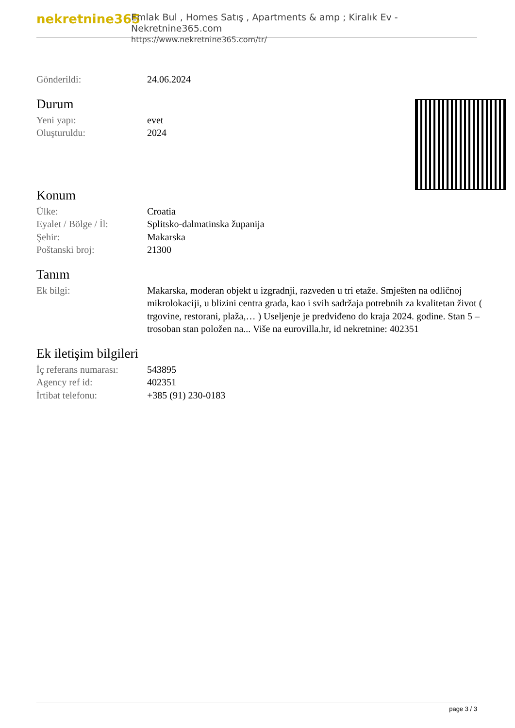nekretnine365
Emlak Bul , Homes Satış , Apartments & amp ; Kiralık Ev - Nekretnine365.com
https://www.nekretnine365.com/tr/
| Gönderildi: | 24.06.2024 |
Durum
| Yeni yapı: | evet |
| Oluşturuldu: | 2024 |
Konum
| Ülke: | Croatia |
| Eyalet / Bölge / İl: | Splitsko-dalmatinska županija |
| Şehir: | Makarska |
| Poštanski broj: | 21300 |
Tanım
| Ek bilgi: | Makarska, moderan objekt u izgradnji, razveden u tri etaže. Smješten na odličnoj mikrolokaciji, u blizini centra grada, kao i svih sadržaja potrebnih za kvalitetan život ( trgovine, restorani, plaža,… ) Useljenje je predviđeno do kraja 2024. godine. Stan 5 – trosoban stan položen na... Više na eurovilla.hr, id nekretnine: 402351 |
Ek iletişim bilgileri
| İç referans numarası: | 543895 |
| Agency ref id: | 402351 |
| İrtibat telefonu: | +385 (91) 230-0183 |
page 3 / 3